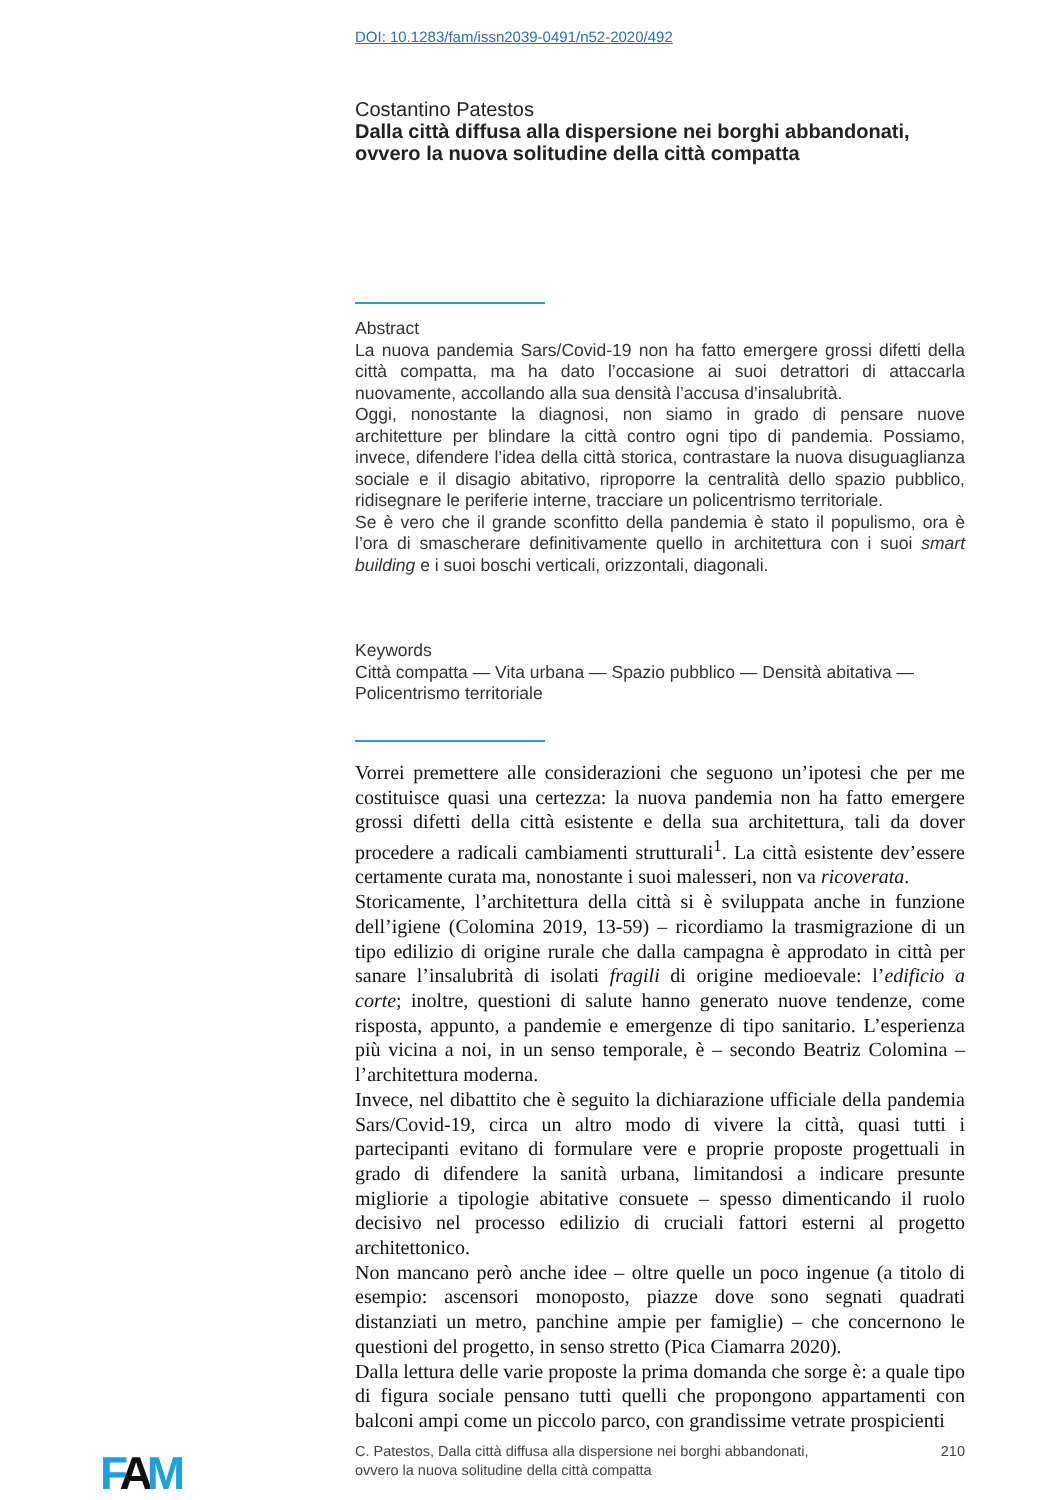DOI: 10.1283/fam/issn2039-0491/n52-2020/492
Costantino Patestos
Dalla città diffusa alla dispersione nei borghi abbandonati, ovvero la nuova solitudine della città compatta
Abstract
La nuova pandemia Sars/Covid-19 non ha fatto emergere grossi difetti della città compatta, ma ha dato l’occasione ai suoi detrattori di attaccarla nuovamente, accollando alla sua densità l’accusa d’insalubrità.
Oggi, nonostante la diagnosi, non siamo in grado di pensare nuove architetture per blindare la città contro ogni tipo di pandemia. Possiamo, invece, difendere l’idea della città storica, contrastare la nuova disuguaglianza sociale e il disagio abitativo, riproporre la centralità dello spazio pubblico, ridisegnare le periferie interne, tracciare un policentrismo territoriale.
Se è vero che il grande sconfitto della pandemia è stato il populismo, ora è l’ora di smascherare definitivamente quello in architettura con i suoi smart building e i suoi boschi verticali, orizzontali, diagonali.
Keywords
Città compatta — Vita urbana — Spazio pubblico — Densità abitativa — Policentrismo territoriale
Vorrei premettere alle considerazioni che seguono un’ipotesi che per me costituisce quasi una certezza: la nuova pandemia non ha fatto emergere grossi difetti della città esistente e della sua architettura, tali da dover procedere a radicali cambiamenti strutturali<sup>1</sup>. La città esistente dev’essere certamente curata ma, nonostante i suoi malesseri, non va ricoverata.
Storicamente, l’architettura della città si è sviluppata anche in funzione dell’igiene (Colomina 2019, 13-59) – ricordiamo la trasmigrazione di un tipo edilizio di origine rurale che dalla campagna è approdato in città per sanare l’insalubrità di isolati fragili di origine medioevale: l’edificio a corte; inoltre, questioni di salute hanno generato nuove tendenze, come risposta, appunto, a pandemie e emergenze di tipo sanitario. L’esperienza più vicina a noi, in un senso temporale, è – secondo Beatriz Colomina – l’architettura moderna.
Invece, nel dibattito che è seguito la dichiarazione ufficiale della pandemia Sars/Covid-19, circa un altro modo di vivere la città, quasi tutti i partecipanti evitano di formulare vere e proprie proposte progettuali in grado di difendere la sanità urbana, limitandosi a indicare presunte migliorie a tipologie abitative consuete – spesso dimenticando il ruolo decisivo nel processo edilizio di cruciali fattori esterni al progetto architettonico.
Non mancano però anche idee – oltre quelle un poco ingenue (a titolo di esempio: ascensori monoposto, piazze dove sono segnati quadrati distanziati un metro, panchine ampie per famiglie) – che concernono le questioni del progetto, in senso stretto (Pica Ciamarra 2020).
Dalla lettura delle varie proposte la prima domanda che sorge è: a quale tipo di figura sociale pensano tutti quelli che propongono appartamenti con balconi ampi come un piccolo parco, con grandissime vetrate prospicienti
FAM
C. Patestos, Dalla città diffusa alla dispersione nei borghi abbandonati,
ovvero la nuova solitudine della città compatta
210